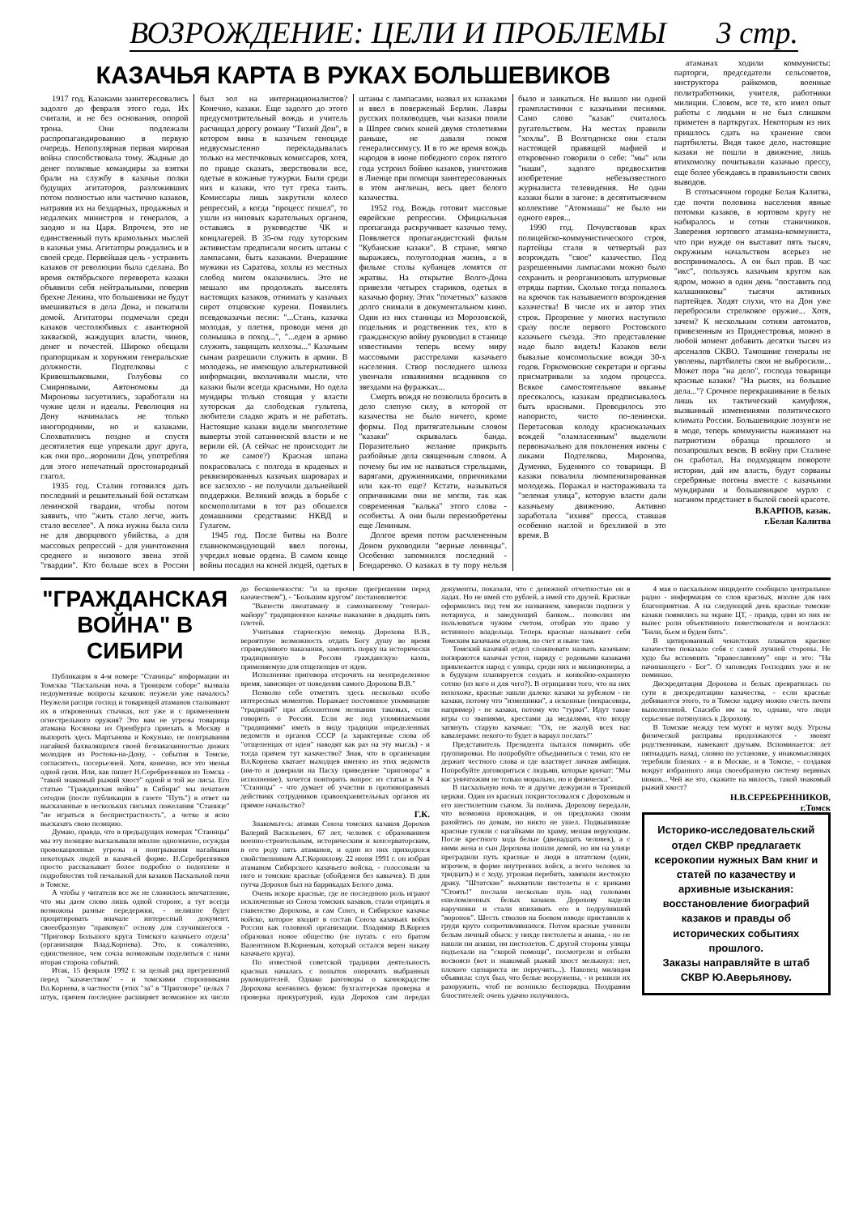ВОЗРОЖДЕНИЕ: ЦЕЛИ И ПРОБЛЕМЫ 3 стр.
КАЗАЧЬЯ КАРТА В РУКАХ БОЛЬШЕВИКОВ
1917 год. Казаками заинтересовались задолго до февраля этого года. Их считали, и не без основания, опорой трона. Они подлежали распропагандированию в первую очередь. Непопулярная первая мировая война способствовала тому. Жадные до денег полковые командиры за взятки брали на службу в казачьи полки будущих агитаторов, разложивших потом полностью или частично казаков, натравив их на бездарных, продажных и недалеких министров и генералов, а заодно и на Царя. Впрочем, это не единственный путь крамольных мыслей в казачьи умы. Агитаторы рождались и в своей среде. Первейшая цель - устранить казаков от революции была сделана. Во время октябрьского переворота казаки объявили себя нейтральными, поверив брехне Ленина, что большевики не будут вмешиваться в дела Дона, и покатили домой. Агитаторы подмечали среди казаков честолюбивых с авантюрной закваской, жаждущих власти, чинов, денег и почестей. Широко обещали прапорщикам и хорунжим генеральские должности. Подтелковы с Кривошлыковыми, Голубовы со Смирновыми, Автономовы да Мироновы засуетились, заработали на чужие цели и идеалы. Революция на Дону начиналась не только иногородними, но и казаками. Спохватились поздно и спустя десятилетия еще упрекали друг друга, как они про...воронили Дон, употребляя для этого непечатный простонародный глагол.
1935 год. Сталин готовился дать последний и решительный бой остаткам ленинской гвардии, чтобы потом заявить, что "жить стало легче, жить стало веселее". А пока нужна была сила не для дворцового убийства, а для массовых репрессий - для уничтожения среднего и низового звена этой "гвардии". Кто больше всех в России был зол на интернационалистов? Конечно, казаки. Еще задолго до этого предусмотрительный вождь и учитель расчищал дорогу роману "Тихий Дон", в котором вина в казачьем геноциде недвусмысленно перекладывалась только на местечковых комиссаров, хотя, по правде сказать, зверствовали все, одетые в кожаные тужурки. Были среди них и казаки, что тут греха таить. Комиссары лишь закрутили колесо репрессий, а когда "процесс пошел", то ушли из низовых карательных органов, оставаясь в руководстве ЧК и концлагерей. В 35-ом году хуторским активистам предписали носить штаны с лампасами, быть казаками. Вчерашние мужики из Саратова, хохлы из местных слобод мигом оказачились. Это не мешало им продолжать выселять настоящих казаков, отнимать у казачьих сирот отцовские курени. Появились псевдоказачьи песни: "...Стань, казачка молодая, у плетня, проводи меня до солнышка в поход...", "...едем в армию служить, защищать колхозы..." Казачьим сынам разрешили служить в армии. В молодежь, не имеющую альтернативной информации, вколачивали мысли, что казаки были всегда красными. Но одела мундиры только стоящая у власти хуторская да слободская гультепа, любители сладко жрать и не работать. Настоящие казаки видели многолетние выверты этой сатанинской власти и не верили ей. (А сейчас не происходит ли то же самое?) Красная шпана покрасовалась с полгода в краденых и реквизированных казачьих шароварах и все заглохло - не получили дальнейшей поддержки. Великий вождь в борьбе с космополитами в тот раз обошелся домашними средствами: НКВД и Гулагом.
1945 год. После битвы на Волге главнокомандующий ввел погоны, учредил новые ордена. В самом конце войны посадил на коней людей, одетых в штаны с лампасами, назвал их казаками и ввел в поверженый Берлин. Лавры русских полководцев, чьи казаки поили в Шпрее своих коней двумя столетиями раньше, не давали покоя генералиссимусу. И в то же время вождь народов в июне победного сорок пятого года устроил бойню казаков, уничтожив в Лиенце при помощи заинтересованных в этом англичан, весь цвет белого казачества.
1952 год. Вождь готовит массовые еврейские репрессии. Официальная пропаганда раскручивает казачью тему. Появляется пропагандистский фильм "Кубанские казаки". В стране, мягко выражаясь, полуголодная жизнь, а в фильме столы кубанцев ломятся от жратвы. На открытие Волго-Дона привезли четырех стариков, одетых в казачью форму. Этих "почетных" казаков долго снимали в документальном кино. Один из них станицы из Морозовской, подельник и родственник тех, кто в гражданскую войну руководил в станице известными теперь всему миру массовыми расстрелами казачьего населения. Створ последнего шлюза увенчали изваяниями всадников со звездами на фуражках...
Смерть вождя не позволила бросить в дело слепую силу, в которой от казачества не было ничего, кроме формы. Под притягательным словом "казаки" скрывалась банда. Поразительно желание прикрыть разбойные дела священным словом. А почему бы им не назваться стрельцами, варягами, дружинниками, опричниками или как-то еще? Кстати, называться опричниками они не могли, так как современная "калька" этого слова - особисты. А они были переизобретены еще Лениным.
Долгое время потом расчлененным Доном руководили "верные ленинцы". Особенно запомнился последний - Бондаренко. О казаках в ту пору нельзя было и заикаться. Не вышло ни одной грампластинки с казачьими песнями. Само слово "казак" считалось ругательством. На местах правили "хохлы". В Волгодонске они стали настоящей правящей мафией и откровенно говорили о себе: "мы" или "наши", задолго предвосхитив изобретение небезызвестного журналиста телевидения. Не одни казаки были в загоне: в десятитысячном коллективе "Атоммаша" не было ни одного еврея...
1990 год. Почувствовав крах полицейско-коммунистического строя, партейцы стали в четвертый раз возрождать "свое" казачество. Под разрешенными лампасами можно было сохранить и реорганизовать штурмовые отряды партии. Сколько тогда попалось на крючок так называемого возрождения казачества! В числе их и автор этих строк. Прозрение у многих наступило сразу после первого Ростовского казачьего съезда. Это представление надо было видеть! Казаков вели бывалые комсомольские вожди 30-х годов. Горкомовские секретари и органы присматривали за ходом процесса. Всякое самостоятельное вяканье пресекалось, казакам предписывалось быть красными. Проводилось это напористо, чисто по-ленински. Перетасовав колоду красноказачьих вождей "оламласенным" выделили первоначально для поклонения иконы с ликами Подтелкова, Миронова, Думенко, Буденного со товарищи. В казаки повалила люмпенизированная молодежь. Поражал и настораживала та "зеленая улица", которую власти дали казачьему движению. Активно заработала "ихняя" пресса, ставшая особенно наглой и брехливой в это время. В
атаманах ходили коммунисты: парторги, председатели сельсоветов, инструктора райкомов, военные политработники, учителя, работники милиции. Словом, все те, кто имел опыт работы с людьми и не был слишком приметен в парткругах. Некоторым из них пришлось сдать на хранение свои партбилеты. Видя такое дело, настоящие казаки не пошли в движение, лишь втихомолку почитывали казачью прессу, еще более убеждаясь в правильности своих выводов.
В стотысячном городке Белая Калитва, где почти половина населения явные потомки казаков, в юртовом кругу не набиралось и сотни станичников. Заверения юртового атамана-коммуниста, что при нужде он выставит пять тысяч, окружным начальством всерьез не воспринималось. А он был прав. В час "икс", пользуясь казачьим кругом как ядром, можно в один день "поставить под калашниковы" тысячи активных партейцев. Ходят слухи, что на Дон уже перебросили стрелковое оружие... Хотя, зачем? К нескольким сотням автоматов, привезенным из Приднестровья, можно в любой момент добавить десятки тысяч из арсеналов СКВО. Тамошние генералы не уволены, партбилеты свои не выбросили... Может пора "на дело", господа товарищи красные казаки? "На рысях, на большие дела..."? Срочное перекрашивание в белых лишь их тактический камуфляж, вызванный изменениями политического климата России. Большевицкие лозунги не в моде, теперь коммунисты нажимают на патриотизм образца прошлого и позапрошлых веков. В войну при Сталине он сработал. На подходящем повороте истории, дай им власть, будут сорваны серебряные погоны вместе с казачьими мундирами и большевицкое мурло с наганом предстанет в былой своей красоте.
В.КАРПОВ, казак.
г.Белая Калитва
"ГРАЖДАНСКАЯ ВОЙНА" В СИБИРИ
Публикация в 4-м номере "Станицы" информации из Томсква "Пасхальная ночь в Троицком соборе" вызвала недоуменные вопросы казаков: неужели уже началось? Неужели распри господ и товарищей атаманов сталкивают их в откровенных стычках, вот уже и с применением огнестрельного оружия? Это вам не угрозы товарища атамана Косянова из Оренбурга приехать в Москву и выпороть здесь Мартынова и Кокунько, не поигрывания нагайкой бахвалящихся своей безнаказанностью дюжих молодцев из Ростова-на-Дону, - события в Томске, согласитесь, посерьезней. Хотя, конечно, все это звенья одной цепи. Или, как пишет Н.Серебренников из Томска - "такой знакомый рыжий хвост" одной и той же лисы. Его статью "Гражданская война" в Сибири" мы печатаем сегодня (после публикации в газете "Путь") в ответ на высказанные в нескольких письмах пожелания "Станице" "не играться в беспристрастность", а четко и ясно высказать свою позицию.
Думаю, правда, что в предыдущих номерах "Станицы" мы эту позицию высказывали вполне однозначно, осуждая провокационные угрозы и поигрывания нагайками некоторых людей в казачьей форме. Н.Серебренников просто рассказывает более подробно о подоплеке и подробностях той печальной для казаков Пасхальной ночи в Томске.
А чтобы у читателя все же не сложилось впечатление, что мы даем слово лишь одной стороне, а тут всегда возможны разные передержки, - нелишне будет процитировать вначале интересный документ, своеобразную "правовую" основу для случившегося - "Приговор Большого круга Томского казачьего отдела" (организация Влад.Корнева). Это, к сожалению, единственное, чем сочла возможным поделиться с нами вторая сторона событий.
Итак, 15 февраля 1992 г. за целый ряд прегрешений перед "казачеством" - и томскими сторонниками Вл.Корнева, в частности (этих "за" в "Приговоре" целых 7 штук, причем последнее расширяет возможное их число до бесконечности: "и за прочие прегрешения перед казачеством"), - "Большим кругом" постановляется:
"Вынести лжеатаману и самозванному "генерал-майору" традиционное казачье наказание в двадцать пять плетей.
Учитывая старческую немощь Дорохова В.В., вероятную возможность отдать Богу душу во время справедливого наказания, заменить порку на исторически традиционную в России гражданскую казнь, применяемую для отщепенцев от идеи.
Исполнение приговора отсрочить на неопределенное время, зависящее от поведения самого Дорохова В.В."
Позволю себе отметить здесь несколько особо интересных моментов. Поражает постоянное упоминание "традиций" при абсолютном незнании таковых, если говорить о России. Если же под упоминаемыми "традициями" иметь в виду традиции определенных ведомств и органов СССР (а характерные слова об "отщепенцах от идеи" наводят как раз на эту мысль) - и тогда причем тут казачество? Зная, что в организации Вл.Корнева хватает выходцев именно из этих ведомств (им-то и доверили на Пасху приведение "приговора" в исполнение), хочется повторить вопрос из статьи в N 4 "Станицы" - что думает об участии в противоправных действиях сотрудников правоохранительных органов их прямое начальство?
Г.К.
Знакомьтесь: атаман Союза томских казаков Дорохов Валерий Васильевич, 67 лет, человек с образованием военно-строительным, историческим и консерваторским, в его роду пять атаманов, и один из них приходился свойственником А.Г.Корнилову. 22 июня 1991 г. он избран атаманом Сибирского казачьего войска, - голосовали за него и томские красные (обойдемся без кавычек). В дни путча Дорохов был на баррикадах Белого дома.
Очень вскоре красные, где не последнюю роль играют исключенные из Союза томских казаков, стали отрицать и главенство Дорохова, и сам Союз, и Сибирское казачье войско, которое входит в состав Союза казачьих войск России как головной организации. Владимир В.Корнев образовал новое общество (не путать с его братом Валентином В.Корневым, который остался верен наказу казачьего круга).
По известной советской традиции деятельность красных началась с попыток опорочить выбранных руководителей. Однако разговоры о казнокрадстве Дорохова кончились фуком: бухгалтерская проверка и проверка прокуратурой, куда Дорохов сам передал документы, показали, что с денежной отчетностью он в ладах. Но не имей сто рублей, а имей сто друзей. Красные оформились под тем же названием, заверили подписи у нотариуса, и заведующий банком... позволил им пользоваться чужим счетом, отобрав это право у истинного владельца. Теперь красные называют себя Томским казачьим отделом, но счет и ныне там.
Томский казачий отдел сложновато назвать казачьим: попираются казачьи устои, наряду с родовыми казаками привлекается народ с улицы, среди них и милиционеры, а в будущем планируется создать и конвойно-охранную сотню (из кого и для чего?). В отрицании того, что на них непохоже, красные зашли далеко: казаки за рубежом - не казаки, потому что "изменники", а исконные (некрасовцы, например) - не казаки, потому что "турки". Идут такие игры со званиями, крестами да медалями, что впору затянуть старую казачью: "Ох, не жалуй всех нас кавалерами: некого-то будет в караул послать!"
Представитель Президента пытался помирить обе группировки. Но попробуйте объединиться с теми, кто не держит честного слова и где властвует личная амбиция. Попробуйте договориться с людьми, которые кричат: "Мы вас уничтожим не только морально, но и физически".
В пасхальную ночь те и другие дежурили в Троицкой церкви. Один из красных похристосовался с Дороховым и его шестилетним сыном. За полночь Дорохову передали, что возможна провокация, и он предложил своим разойтись по домам, но никто не ушел. Подвыпившие красные гуляли с нагайками по храму, мешая верующим. После крестного хода белые (двенадцать человек), а с ними жена и сын Дорохова пошли домой, но им на улице преградили путь красные и люди в штатском (один, впрочем, в форме внутренних войск, а всего человек за тридцать) и с ходу, угрожая перебить, завязали жестокую драку. "Штатские" выхватили пистолеты и с криками "Стоять!" послали несколько пуль над головами ошеломленных белых казаков. Дорохову надели наручники и стали впихивать его в подруливший "воронок". Шесть стволов на боевом взводе приставили к груди круто сопротивлявшихся. Потом красные учинили белым личный обыск: у нихде пистолеты и анаша, - но не нашли ни анаши, ни пистолетов. С другой стороны улицы подъехали на "скорой помощи", посмотрели и отбыли восвояси (вот и знакомый рыжий хвост мелькнул: нет, плохого сценариста не переучить...). Наконец милиция объявила: слух был, что белые вооружены, - и решили их разоружить, чтоб не возникло беспорядка. Поздравим блюстителей: очень удачно получилось.
4 мая о пасхальном инциденте сообщило центральное радио - информация со слов красных, вполне для них благоприятная. А на следующий день красные томские казаки появились на экране ЦТ, - правда, один из них не вынес роли объективного повествователя и возгласил: "Били, бьем и будем бить".
В цитированный чекистских плакатов красное казачество показало себя с самой лучшей стороны. Не худо бы вспомнить "православному" еще и это: "На начинающего - Бог". О заповедях Господних уже и не поминаю.
Дискредитация Дорохова и белых превратилась по сути в дискредитацию казачества, - если красные добиваются этого, то в Томске задачу можно счесть почти выполненной. Спасибо им за то, однако, что люди серьезные потянулись к Дорохову.
В Томскве между тем мутят и мутят воду. Угрозы физической расправы продолжаются - звонят родственникам, намекают друзьям. Вспоминается: лет пятнадцать назад, словно по установке, у инакомыслящих теребили близких - и в Москве, и в Томске, - создавая вокруг избранного лица своеобразную систему нервных шоков... Чей же это, скажите на милость, такой знакомый рыжий хвост?
Н.В.СЕРЕБРЕННИКОВ,
г.Томск
Историко-исследовательский отдел СКВР предлагаетк ксерокопии нужных Вам книг и статей по казачеству и архивные изыскания:
восстановление биографий казаков и правды об исторических событиях прошлого.
Заказы направляйте в штаб СКВР Ю.Аверьянову.